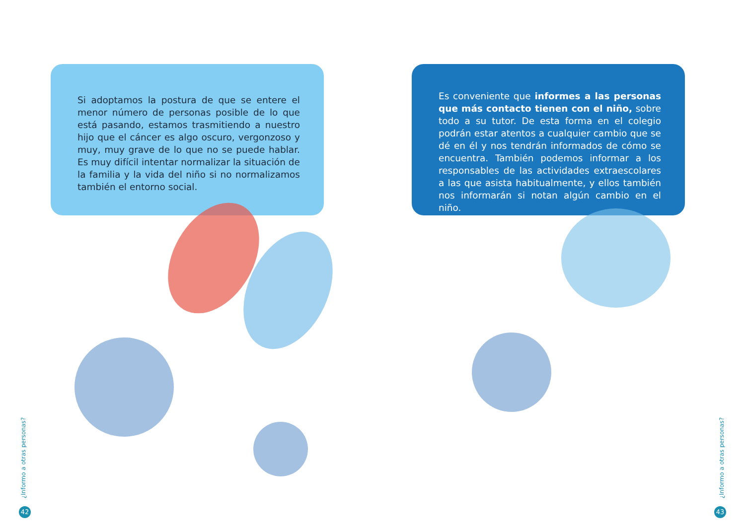Si adoptamos la postura de que se entere el menor número de personas posible de lo que está pasando, estamos trasmitiendo a nuestro hijo que el cáncer es algo oscuro, vergonzoso y muy, muy grave de lo que no se puede hablar. Es muy difícil intentar normalizar la situación de la familia y la vida del niño si no normalizamos también el entorno social.
¿Informo a otras personas?
42
Es conveniente que informes a las personas que más contacto tienen con el niño, sobre todo a su tutor. De esta forma en el colegio podrán estar atentos a cualquier cambio que se dé en él y nos tendrán informados de cómo se encuentra. También podemos informar a los responsables de las actividades extraescolares a las que asista habitualmente, y ellos también nos informarán si notan algún cambio en el niño.
¿Informo a otras personas?
43